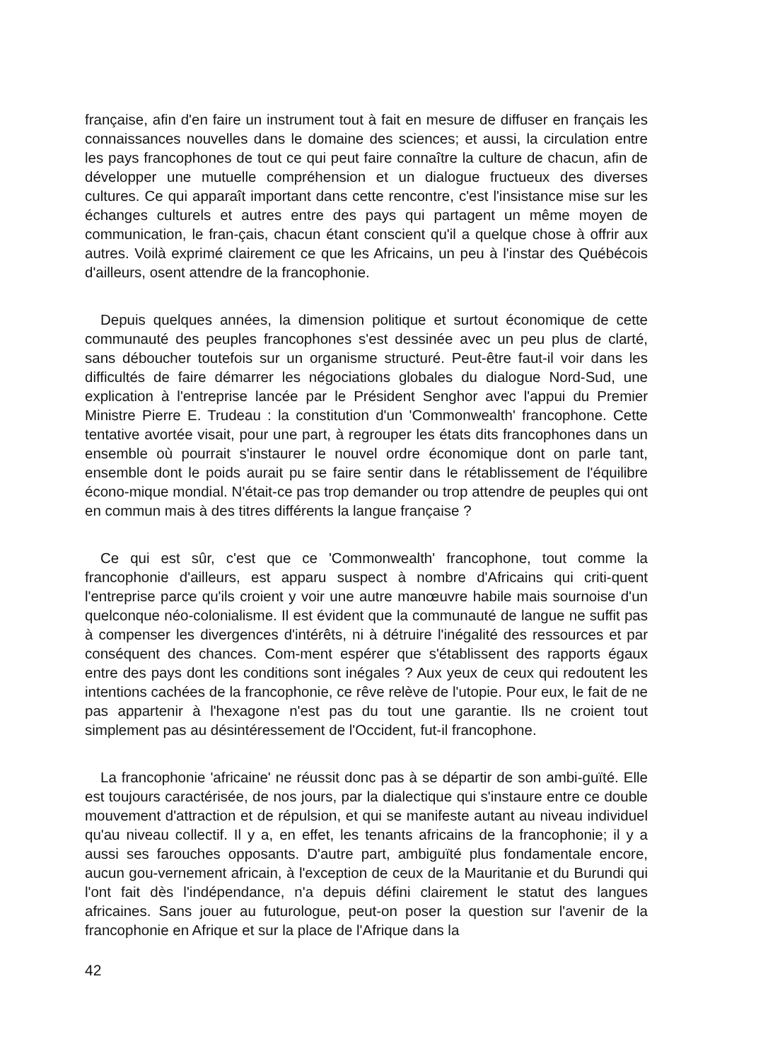française, afin d'en faire un instrument tout à fait en mesure de diffuser en français les connaissances nouvelles dans le domaine des sciences; et aussi, la circulation entre les pays francophones de tout ce qui peut faire connaître la culture de chacun, afin de développer une mutuelle compréhension et un dialogue fructueux des diverses cultures. Ce qui apparaît important dans cette rencontre, c'est l'insistance mise sur les échanges culturels et autres entre des pays qui partagent un même moyen de communication, le fran-çais, chacun étant conscient qu'il a quelque chose à offrir aux autres. Voilà exprimé clairement ce que les Africains, un peu à l'instar des Québécois d'ailleurs, osent attendre de la francophonie.
Depuis quelques années, la dimension politique et surtout économique de cette communauté des peuples francophones s'est dessinée avec un peu plus de clarté, sans déboucher toutefois sur un organisme structuré. Peut-être faut-il voir dans les difficultés de faire démarrer les négociations globales du dialogue Nord-Sud, une explication à l'entreprise lancée par le Président Senghor avec l'appui du Premier Ministre Pierre E. Trudeau : la constitution d'un 'Commonwealth' francophone. Cette tentative avortée visait, pour une part, à regrouper les états dits francophones dans un ensemble où pourrait s'instaurer le nouvel ordre économique dont on parle tant, ensemble dont le poids aurait pu se faire sentir dans le rétablissement de l'équilibre écono-mique mondial. N'était-ce pas trop demander ou trop attendre de peuples qui ont en commun mais à des titres différents la langue française ?
Ce qui est sûr, c'est que ce 'Commonwealth' francophone, tout comme la francophonie d'ailleurs, est apparu suspect à nombre d'Africains qui criti-quent l'entreprise parce qu'ils croient y voir une autre manœuvre habile mais sournoise d'un quelconque néo-colonialisme. Il est évident que la communauté de langue ne suffit pas à compenser les divergences d'intérêts, ni à détruire l'inégalité des ressources et par conséquent des chances. Com-ment espérer que s'établissent des rapports égaux entre des pays dont les conditions sont inégales ? Aux yeux de ceux qui redoutent les intentions cachées de la francophonie, ce rêve relève de l'utopie. Pour eux, le fait de ne pas appartenir à l'hexagone n'est pas du tout une garantie. Ils ne croient tout simplement pas au désintéressement de l'Occident, fut-il francophone.
La francophonie 'africaine' ne réussit donc pas à se départir de son ambi-guïté. Elle est toujours caractérisée, de nos jours, par la dialectique qui s'instaure entre ce double mouvement d'attraction et de répulsion, et qui se manifeste autant au niveau individuel qu'au niveau collectif. Il y a, en effet, les tenants africains de la francophonie; il y a aussi ses farouches opposants. D'autre part, ambiguïté plus fondamentale encore, aucun gou-vernement africain, à l'exception de ceux de la Mauritanie et du Burundi qui l'ont fait dès l'indépendance, n'a depuis défini clairement le statut des langues africaines. Sans jouer au futurologue, peut-on poser la question sur l'avenir de la francophonie en Afrique et sur la place de l'Afrique dans la
42